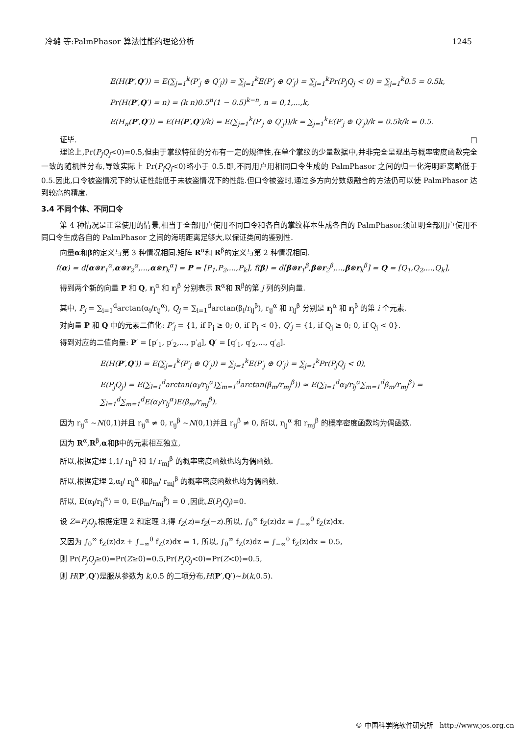冷璐 等:PalmPhasor 算法性能的理论分析 1245
E(H(P′,Q′)) = E(∑<sub>j=1</sub><sup>k</sup>(P′<sub>j</sub> ⊕ Q′<sub>j</sub>)) = ∑<sub>j=1</sub><sup>k</sup>E(P′<sub>j</sub> ⊕ Q′<sub>j</sub>) = ∑<sub>j=1</sub><sup>k</sup>Pr(P<sub>j</sub>Q<sub>j</sub> < 0) = ∑<sub>j=1</sub><sup>k</sup>0.5 = 0.5k,
Pr(H(P′,Q′) = n) = (k n)0.5<sup>n</sup>(1 − 0.5)<sup>k−n</sup>, n = 0,1,...,k,
E(H<sub>n</sub>(P′,Q′)) = E(H(P′,Q′)/k) = E(∑<sub>j=1</sub><sup>k</sup>(P′<sub>j</sub> ⊕ Q′<sub>j</sub>))/k = ∑<sub>j=1</sub><sup>k</sup>E(P′<sub>j</sub> ⊕ Q′<sub>j</sub>)/k = 0.5k/k = 0.5.
证毕. □
理论上,Pr(P<sub>j</sub>Q<sub>j</sub><0)=0.5,但由于掌纹特征的分布有一定的规律性,在单个掌纹的少量数据中,并非完全呈现出与概率密度函数完全一致的随机性分布,导致实际上 Pr(P<sub>j</sub>Q<sub>j</sub><0)略小于 0.5.即,不同用户用相同口令生成的 PalmPhasor 之间的归一化海明距离略低于 0.5.因此,口令被盗情况下的认证性能低于未被盗情况下的性能.但口令被盗时,通过多方向分数级融合的方法仍可以使 PalmPhasor 达到较高的精度.
3.4 不同个体、不同口令
第 4 种情况是正常使用的情景,相当于全部用户使用不同口令和各自的掌纹样本生成各自的 PalmPhasor.须证明全部用户使用不同口令生成各自的 PalmPhasor 之间的海明距离足够大,以保证类间的鉴别性.
向量α和β的定义与第 3 种情况相同.矩阵 R<sup>α</sup>和 R<sup>β</sup>的定义与第 2 种情况相同.
f(α) = d[α⊗r<sub>1</sub><sup>α</sup>,α⊗r<sub>2</sub><sup>α</sup>,...,α⊗r<sub>k</sub><sup>α</sup>] = P = [P<sub>1</sub>,P<sub>2</sub>,...,P<sub>k</sub>], f(β) = d[β⊗r<sub>1</sub><sup>β</sup>,β⊗r<sub>2</sub><sup>β</sup>,...,β⊗r<sub>k</sub><sup>β</sup>] = Q = [Q<sub>1</sub>,Q<sub>2</sub>,...,Q<sub>k</sub>],
得到两个新的向量 P 和 Q, r<sub>j</sub><sup>α</sup> 和 r<sub>j</sub><sup>β</sup> 分别表示 R<sup>α</sup>和 R<sup>β</sup>的第 j 列的列向量.
其中, P<sub>j</sub> = ∑<sub>i=1</sub><sup>d</sup>arctan(α<sub>i</sub>/r<sub>ij</sub><sup>α</sup>), Q<sub>j</sub> = ∑<sub>i=1</sub><sup>d</sup>arctan(β<sub>i</sub>/r<sub>ij</sub><sup>β</sup>), r<sub>ij</sub><sup>α</sup> 和 r<sub>ij</sub><sup>β</sup> 分别是 r<sub>j</sub><sup>α</sup> 和 r<sub>j</sub><sup>β</sup> 的第 i 个元素.
对向量 P 和 Q 中的元素二值化: P′<sub>j</sub> = {1, if P<sub>j</sub> ≥ 0; 0, if P<sub>j</sub> < 0}, Q′<sub>j</sub> = {1, if Q<sub>j</sub> ≥ 0; 0, if Q<sub>j</sub> < 0}.
得到对应的二值向量: P′ = [p′<sub>1</sub>, p′<sub>2</sub>,..., p′<sub>d</sub>], Q′ = [q′<sub>1</sub>, q′<sub>2</sub>,..., q′<sub>d</sub>].
E(H(P′,Q′)) = E(∑<sub>j=1</sub><sup>k</sup>(P′<sub>j</sub> ⊕ Q′<sub>j</sub>)) = ∑<sub>j=1</sub><sup>k</sup>E(P′<sub>j</sub> ⊕ Q′<sub>j</sub>) = ∑<sub>j=1</sub><sup>k</sup>Pr(P<sub>j</sub>Q<sub>j</sub> < 0),
E(P<sub>j</sub>Q<sub>j</sub>) = E(∑<sub>l=1</sub><sup>d</sup>arctan(α<sub>l</sub>/r<sub>lj</sub><sup>α</sup>)∑<sub>m=1</sub><sup>d</sup>arctan(β<sub>m</sub>/r<sub>mj</sub><sup>β</sup>)) ≈ E(∑<sub>l=1</sub><sup>d</sup>α<sub>l</sub>/r<sub>lj</sub><sup>α</sup>∑<sub>m=1</sub><sup>d</sup>β<sub>m</sub>/r<sub>mj</sub><sup>β</sup>) = ∑<sub>l=1</sub><sup>d</sup>∑<sub>m=1</sub><sup>d</sup>E(α<sub>l</sub>/r<sub>lj</sub><sup>α</sup>)E(β<sub>m</sub>/r<sub>mj</sub><sup>β</sup>).
因为 r<sub>ij</sub><sup>α</sup> ~N(0,1)并且 r<sub>ij</sub><sup>α</sup> ≠ 0, r<sub>ij</sub><sup>β</sup> ~N(0,1)并且 r<sub>ij</sub><sup>β</sup> ≠ 0, 所以, r<sub>lj</sub><sup>α</sup> 和 r<sub>mj</sub><sup>β</sup> 的概率密度函数均为偶函数.
因为 R<sup>α</sup>,R<sup>β</sup>,α和β中的元素相互独立,
所以,根据定理 1,1/ r<sub>lj</sub><sup>α</sup> 和 1/ r<sub>mj</sub><sup>β</sup> 的概率密度函数也均为偶函数.
所以,根据定理 2,α<sub>l</sub>/ r<sub>ij</sub><sup>α</sup> 和β<sub>m</sub>/ r<sub>mj</sub><sup>β</sup> 的概率密度函数也均为偶函数.
所以, E(α<sub>l</sub>/r<sub>lj</sub><sup>α</sup>) = 0, E(β<sub>m</sub>/r<sub>mj</sub><sup>β</sup>) = 0 ,因此,E(P<sub>j</sub>Q<sub>j</sub>)=0.
设 Z=P<sub>j</sub>Q<sub>j</sub>,根据定理 2 和定理 3,得 f<sub>Z</sub>(z)=f<sub>Z</sub>(−z).所以, ∫<sub>0</sub><sup>∞</sup> f<sub>Z</sub>(z)dz = ∫<sub>−∞</sub><sup>0</sup> f<sub>Z</sub>(z)dx.
又因为 ∫<sub>0</sub><sup>∞</sup> f<sub>Z</sub>(z)dz + ∫<sub>−∞</sub><sup>0</sup> f<sub>Z</sub>(z)dx = 1, 所以, ∫<sub>0</sub><sup>∞</sup> f<sub>Z</sub>(z)dz = ∫<sub>−∞</sub><sup>0</sup> f<sub>Z</sub>(z)dx = 0.5,
则 Pr(P<sub>j</sub>Q<sub>j</sub>≥0)=Pr(Z≥0)=0.5,Pr(P<sub>j</sub>Q<sub>j</sub><0)=Pr(Z<0)=0.5,
则 H(P′,Q′)是服从参数为 k,0.5 的二项分布,H(P′,Q′)~b(k,0.5).
© 中国科学院软件研究所 http://www.jos.org.cn